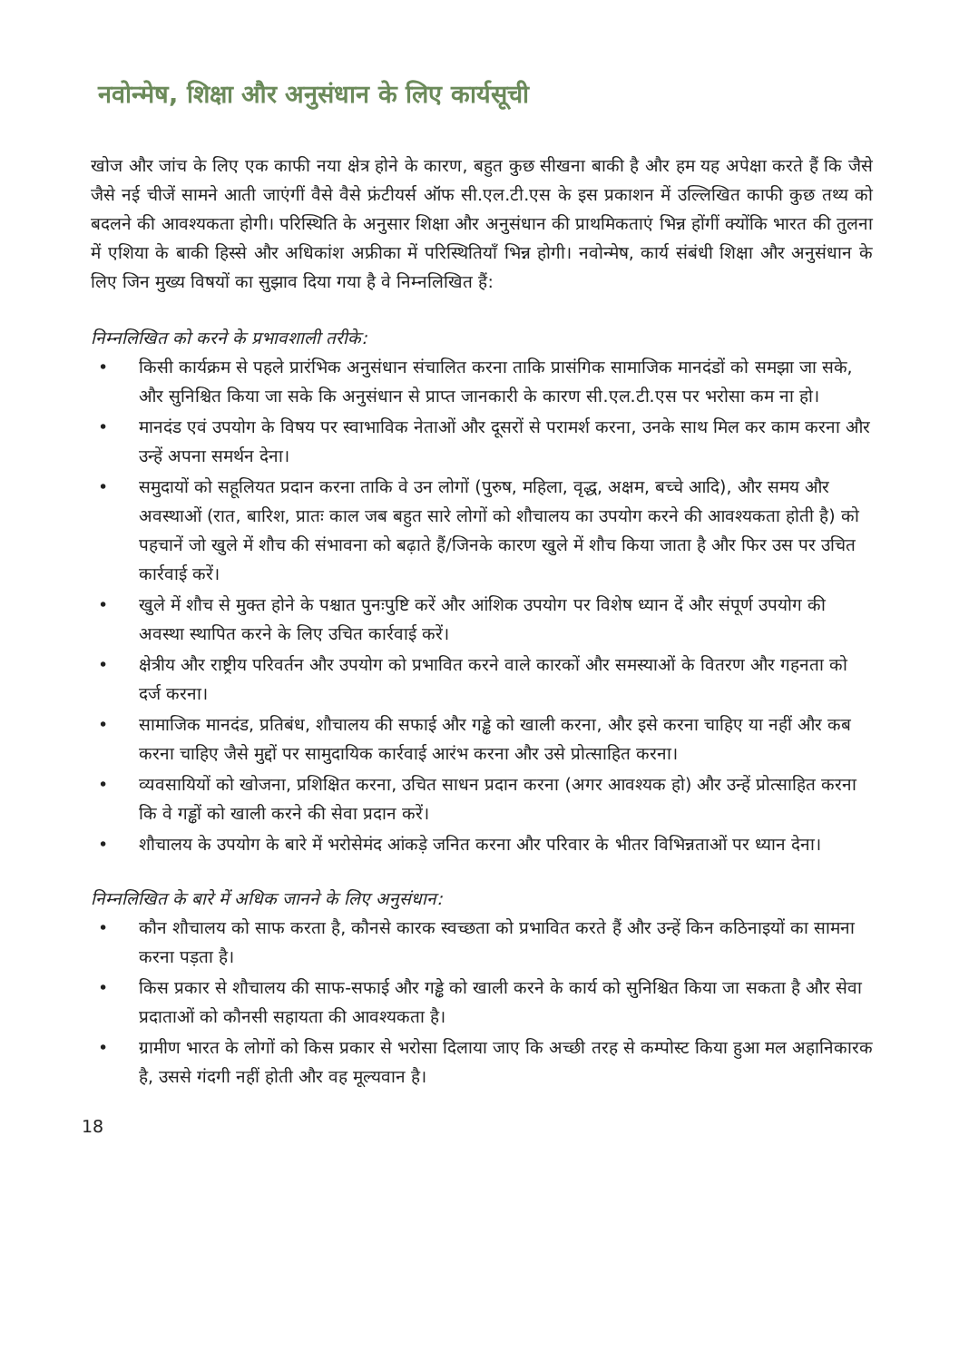नवोन्मेष, शिक्षा और अनुसंधान के लिए कार्यसूची
खोज और जांच के लिए एक काफी नया क्षेत्र होने के कारण, बहुत कुछ सीखना बाकी है और हम यह अपेक्षा करते हैं कि जैसे जैसे नई चीजें सामने आती जाएंगीं वैसे वैसे फ्रंटीयर्स ऑफ सी.एल.टी.एस के इस प्रकाशन में उल्लिखित काफी कुछ तथ्य को बदलने की आवश्यकता होगी। परिस्थिति के अनुसार शिक्षा और अनुसंधान की प्राथमिकताएं भिन्न होंगीं क्योंकि भारत की तुलना में एशिया के बाकी हिस्से और अधिकांश अफ्रीका में परिस्थितियाँ भिन्न होगी। नवोन्मेष, कार्य संबंधी शिक्षा और अनुसंधान के लिए जिन मुख्य विषयों का सुझाव दिया गया है वे निम्नलिखित हैं:
निम्नलिखित को करने के प्रभावशाली तरीके:
• किसी कार्यक्रम से पहले प्रारंभिक अनुसंधान संचालित करना ताकि प्रासंगिक सामाजिक मानदंडों को समझा जा सके, और सुनिश्चित किया जा सके कि अनुसंधान से प्राप्त जानकारी के कारण सी.एल.टी.एस पर भरोसा कम ना हो।
• मानदंड एवं उपयोग के विषय पर स्वाभाविक नेताओं और दूसरों से परामर्श करना, उनके साथ मिल कर काम करना और उन्हें अपना समर्थन देना।
• समुदायों को सहूलियत प्रदान करना ताकि वे उन लोगों (पुरुष, महिला, वृद्ध, अक्षम, बच्चे आदि), और समय और अवस्थाओं (रात, बारिश, प्रातः काल जब बहुत सारे लोगों को शौचालय का उपयोग करने की आवश्यकता होती है) को पहचानें जो खुले में शौच की संभावना को बढ़ाते हैं/जिनके कारण खुले में शौच किया जाता है और फिर उस पर उचित कार्रवाई करें।
• खुले में शौच से मुक्त होने के पश्चात पुनःपुष्टि करें और आंशिक उपयोग पर विशेष ध्यान दें और संपूर्ण उपयोग की अवस्था स्थापित करने के लिए उचित कार्रवाई करें।
• क्षेत्रीय और राष्ट्रीय परिवर्तन और उपयोग को प्रभावित करने वाले कारकों और समस्याओं के वितरण और गहनता को दर्ज करना।
• सामाजिक मानदंड, प्रतिबंध, शौचालय की सफाई और गड्ढे को खाली करना, और इसे करना चाहिए या नहीं और कब करना चाहिए जैसे मुद्दों पर सामुदायिक कार्रवाई आरंभ करना और उसे प्रोत्साहित करना।
• व्यवसायियों को खोजना, प्रशिक्षित करना, उचित साधन प्रदान करना (अगर आवश्यक हो) और उन्हें प्रोत्साहित करना कि वे गड्ढों को खाली करने की सेवा प्रदान करें।
• शौचालय के उपयोग के बारे में भरोसेमंद आंकड़े जनित करना और परिवार के भीतर विभिन्नताओं पर ध्यान देना।
निम्नलिखित के बारे में अधिक जानने के लिए अनुसंधान:
• कौन शौचालय को साफ करता है, कौनसे कारक स्वच्छता को प्रभावित करते हैं और उन्हें किन कठिनाइयों का सामना करना पड़ता है।
• किस प्रकार से शौचालय की साफ-सफाई और गड्ढे को खाली करने के कार्य को सुनिश्चित किया जा सकता है और सेवा प्रदाताओं को कौनसी सहायता की आवश्यकता है।
• ग्रामीण भारत के लोगों को किस प्रकार से भरोसा दिलाया जाए कि अच्छी तरह से कम्पोस्ट किया हुआ मल अहानिकारक है, उससे गंदगी नहीं होती और वह मूल्यवान है।
18